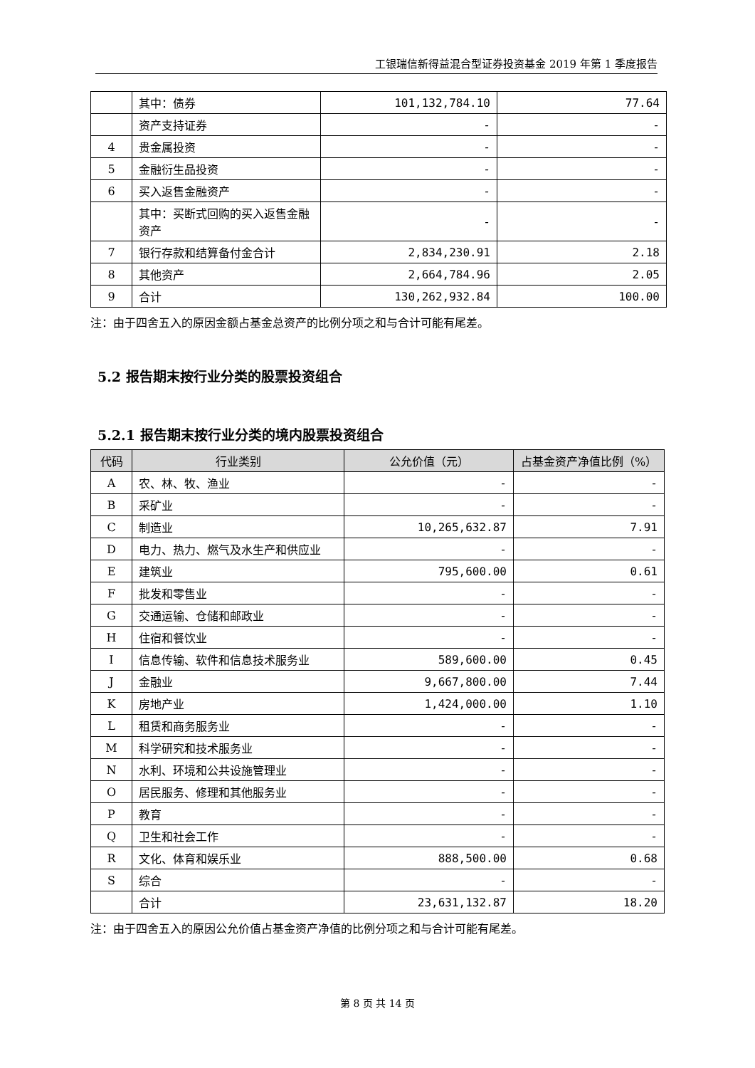工银瑞信新得益混合型证券投资基金 2019 年第 1 季度报告
| | 其中：债券 | 101,132,784.10 | 77.64 |
| | 资产支持证券 | - | - |
| 4 | 贵金属投资 | - | - |
| 5 | 金融衍生品投资 | - | - |
| 6 | 买入返售金融资产 | - | - |
| | 其中：买断式回购的买入返售金融资产 | - | - |
| 7 | 银行存款和结算备付金合计 | 2,834,230.91 | 2.18 |
| 8 | 其他资产 | 2,664,784.96 | 2.05 |
| 9 | 合计 | 130,262,932.84 | 100.00 |
注：由于四舍五入的原因金额占基金总资产的比例分项之和与合计可能有尾差。
5.2 报告期末按行业分类的股票投资组合
5.2.1 报告期末按行业分类的境内股票投资组合
| 代码 | 行业类别 | 公允价值（元） | 占基金资产净值比例（%） |
| --- | --- | --- | --- |
| A | 农、林、牧、渔业 | - | - |
| B | 采矿业 | - | - |
| C | 制造业 | 10,265,632.87 | 7.91 |
| D | 电力、热力、燃气及水生产和供应业 | - | - |
| E | 建筑业 | 795,600.00 | 0.61 |
| F | 批发和零售业 | - | - |
| G | 交通运输、仓储和邮政业 | - | - |
| H | 住宿和餐饮业 | - | - |
| I | 信息传输、软件和信息技术服务业 | 589,600.00 | 0.45 |
| J | 金融业 | 9,667,800.00 | 7.44 |
| K | 房地产业 | 1,424,000.00 | 1.10 |
| L | 租赁和商务服务业 | - | - |
| M | 科学研究和技术服务业 | - | - |
| N | 水利、环境和公共设施管理业 | - | - |
| O | 居民服务、修理和其他服务业 | - | - |
| P | 教育 | - | - |
| Q | 卫生和社会工作 | - | - |
| R | 文化、体育和娱乐业 | 888,500.00 | 0.68 |
| S | 综合 | - | - |
| | 合计 | 23,631,132.87 | 18.20 |
注：由于四舍五入的原因公允价值占基金资产净值的比例分项之和与合计可能有尾差。
第 8 页 共 14 页